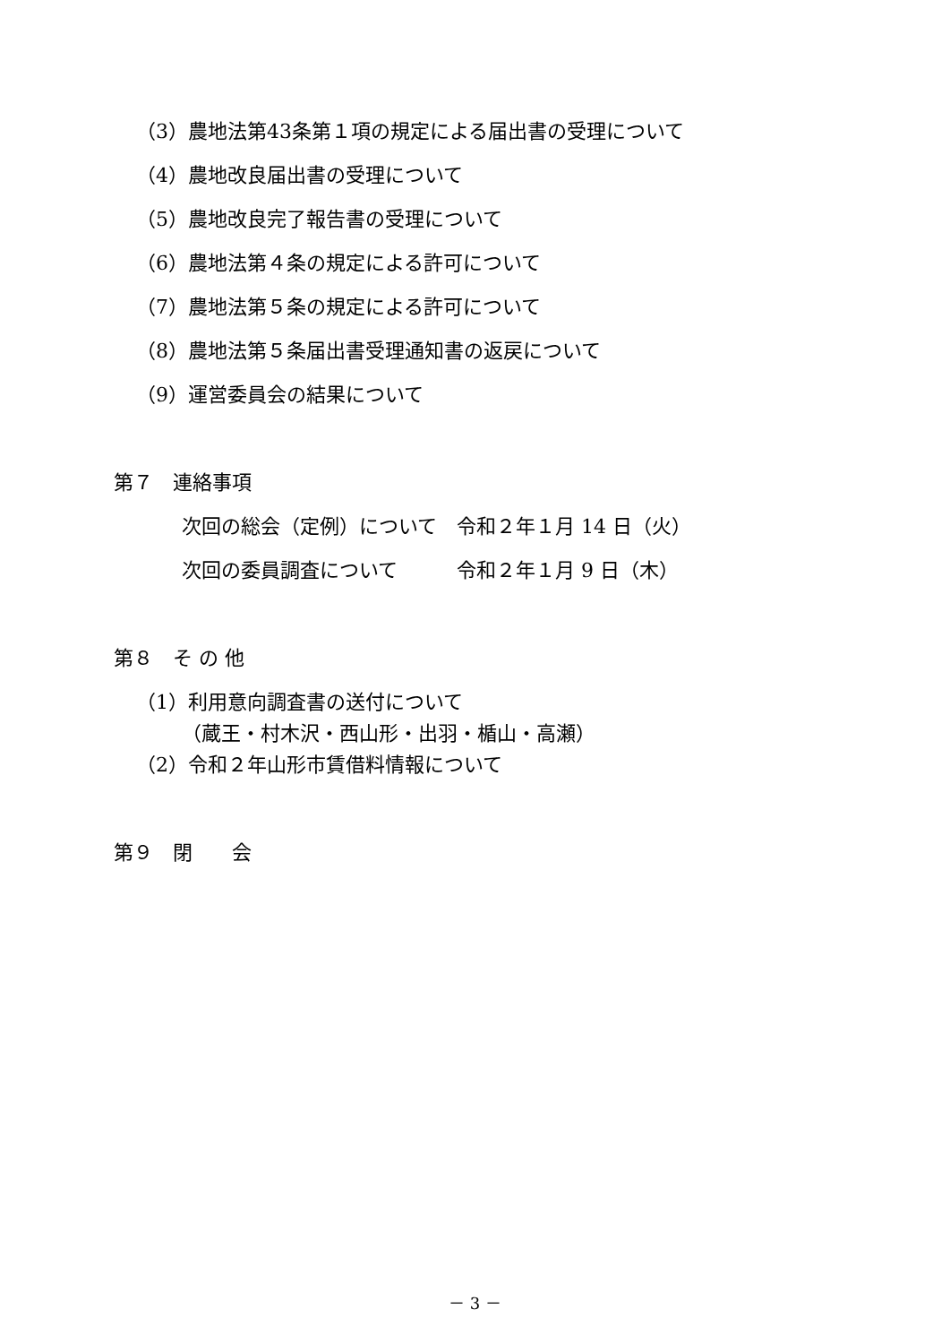（3）農地法第43条第１項の規定による届出書の受理について
（4）農地改良届出書の受理について
（5）農地改良完了報告書の受理について
（6）農地法第４条の規定による許可について
（7）農地法第５条の規定による許可について
（8）農地法第５条届出書受理通知書の返戻について
（9）運営委員会の結果について
第７　連絡事項
次回の総会（定例）について　令和２年１月 14 日（火）
次回の委員調査について　　　令和２年１月 9 日（木）
第８　そ の 他
（1）利用意向調査書の送付について
（蔵王・村木沢・西山形・出羽・楯山・高瀬）
（2）令和２年山形市賃借料情報について
第９　閉　　会
－ 3 －